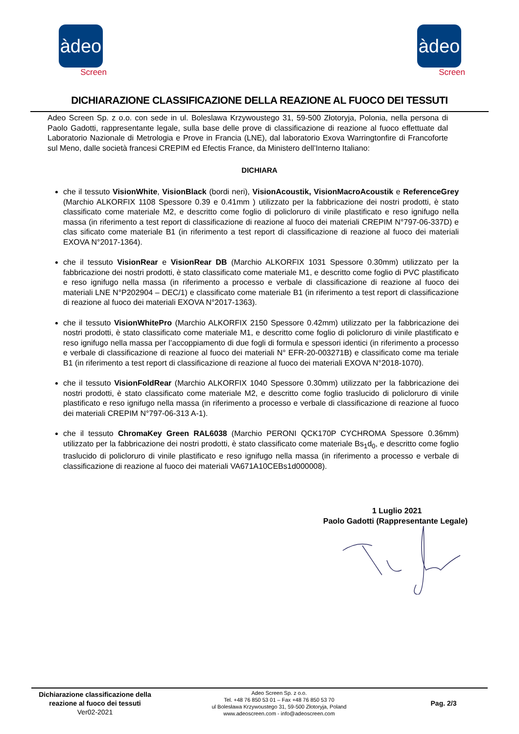àdeo
Screen
àdeo
Screen
DICHIARAZIONE CLASSIFICAZIONE DELLA REAZIONE AL FUOCO DEI TESSUTI
Adeo Screen Sp. z o.o. con sede in ul. Boleslawa Krzywoustego 31, 59-500 Złotoryja, Polonia, nella persona di Paolo Gadotti, rappresentante legale, sulla base delle prove di classificazione di reazione al fuoco effettuate dal Laboratorio Nazionale di Metrologia e Prove in Francia (LNE), dal laboratorio Exova Warringtonfire di Francoforte sul Meno, dalle società francesi CREPIM ed Efectis France, da Ministero dell’Interno Italiano:
DICHIARA
che il tessuto VisionWhite, VisionBlack (bordi neri), VisionAcoustik, VisionMacroAcoustik e ReferenceGrey (Marchio ALKORFIX 1108 Spessore 0.39 e 0.41mm ) utilizzato per la fabbricazione dei nostri prodotti, è stato classificato come materiale M2, e descritto come foglio di policloruro di vinile plastificato e reso ignifugo nella massa (in riferimento a test report di classificazione di reazione al fuoco dei materiali CREPIM N°797-06-337D) e clas sificato come materiale B1 (in riferimento a test report di classificazione di reazione al fuoco dei materiali EXOVA N°2017-1364).
che il tessuto VisionRear e VisionRear DB (Marchio ALKORFIX 1031 Spessore 0.30mm) utilizzato per la fabbricazione dei nostri prodotti, è stato classificato come materiale M1, e descritto come foglio di PVC plastificato e reso ignifugo nella massa (in riferimento a processo e verbale di classificazione di reazione al fuoco dei materiali LNE N°P202904 – DEC/1) e classificato come materiale B1 (in riferimento a test report di classificazione di reazione al fuoco dei materiali EXOVA N°2017-1363).
che il tessuto VisionWhitePro (Marchio ALKORFIX 2150 Spessore 0.42mm) utilizzato per la fabbricazione dei nostri prodotti, è stato classificato come materiale M1, e descritto come foglio di policloruro di vinile plastificato e reso ignifugo nella massa per l’accoppiamento di due fogli di formula e spessori identici (in riferimento a processo e verbale di classificazione di reazione al fuoco dei materiali N° EFR-20-003271B) e classificato come ma teriale B1 (in riferimento a test report di classificazione di reazione al fuoco dei materiali EXOVA N°2018-1070).
che il tessuto VisionFoldRear (Marchio ALKORFIX 1040 Spessore 0.30mm) utilizzato per la fabbricazione dei nostri prodotti, è stato classificato come materiale M2, e descritto come foglio traslucido di policloruro di vinile plastificato e reso ignifugo nella massa (in riferimento a processo e verbale di classificazione di reazione al fuoco dei materiali CREPIM N°797-06-313 A-1).
che il tessuto ChromaKey Green RAL6038 (Marchio PERONI QCK170P CYCHROMA Spessore 0.36mm) utilizzato per la fabbricazione dei nostri prodotti, è stato classificato come materiale Bs<sub>1</sub>d<sub>0</sub>, e descritto come foglio traslucido di policloruro di vinile plastificato e reso ignifugo nella massa (in riferimento a processo e verbale di classificazione di reazione al fuoco dei materiali VA671A10CEBs1d000008).
1 Luglio 2021
Paolo Gadotti (Rappresentante Legale)
Dichiarazione classificazione della reazione al fuoco dei tessuti
Ver02-2021
Adeo Screen Sp. z o.o.
Tel. +48 76 850 53 01 – Fax +48 76 850 53 70
ul Bolesława Krzywoustego 31, 59-500 Złotoryja, Poland
www.adeoscreen.com - info@adeoscreen.com
Pag. 2/3